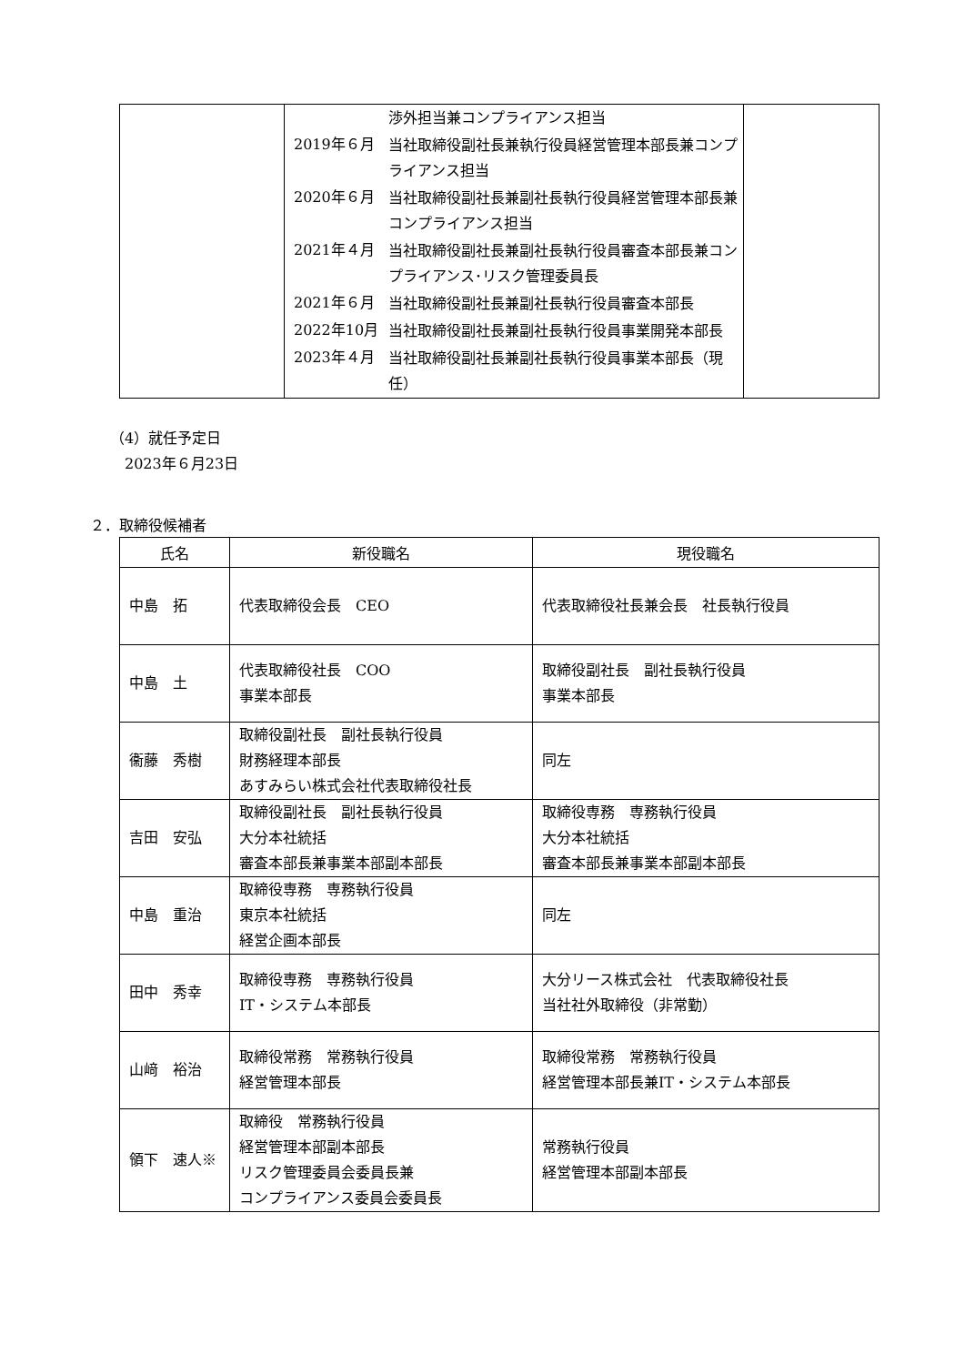| | / / 渉外担当兼コンプライアンス担当 / / 2019年６月 / 当社取締役副社長兼執行役員経営管理本部長兼コンプライアンス担当 / / 2020年６月 / 当社取締役副社長兼副社長執行役員経営管理本部長兼コンプライアンス担当 / / 2021年４月 / 当社取締役副社長兼副社長執行役員審査本部長兼コンプライアンス･リスク管理委員長 / / 2021年６月 / 当社取締役副社長兼副社長執行役員審査本部長 / / 2022年10月 / 当社取締役副社長兼副社長執行役員事業開発本部長 / / 2023年４月 / 当社取締役副社長兼副社長執行役員事業本部長（現任） / | |
（4）就任予定日
　2023年６月23日
２．取締役候補者
| 氏名 | 新役職名 | 現役職名 |
| --- | --- | --- |
| 中島 拓 | 代表取締役会長 CEO | 代表取締役社長兼会長 社長執行役員 |
| 中島 土 | 代表取締役社長 COO 事業本部長 | 取締役副社長 副社長執行役員 事業本部長 |
| 衞藤 秀樹 | 取締役副社長 副社長執行役員 財務経理本部長 あすみらい株式会社代表取締役社長 | 同左 |
| 吉田 安弘 | 取締役副社長 副社長執行役員 大分本社統括 審査本部長兼事業本部副本部長 | 取締役専務 専務執行役員 大分本社統括 審査本部長兼事業本部副本部長 |
| 中島 重治 | 取締役専務 専務執行役員 東京本社統括 経営企画本部長 | 同左 |
| 田中 秀幸 | 取締役専務 専務執行役員 IT・システム本部長 | 大分リース株式会社 代表取締役社長 当社社外取締役（非常勤） |
| 山﨑 裕治 | 取締役常務 常務執行役員 経営管理本部長 | 取締役常務 常務執行役員 経営管理本部長兼IT・システム本部長 |
| 領下 速人※ | 取締役 常務執行役員 経営管理本部副本部長 リスク管理委員会委員長兼 コンプライアンス委員会委員長 | 常務執行役員 経営管理本部副本部長 |